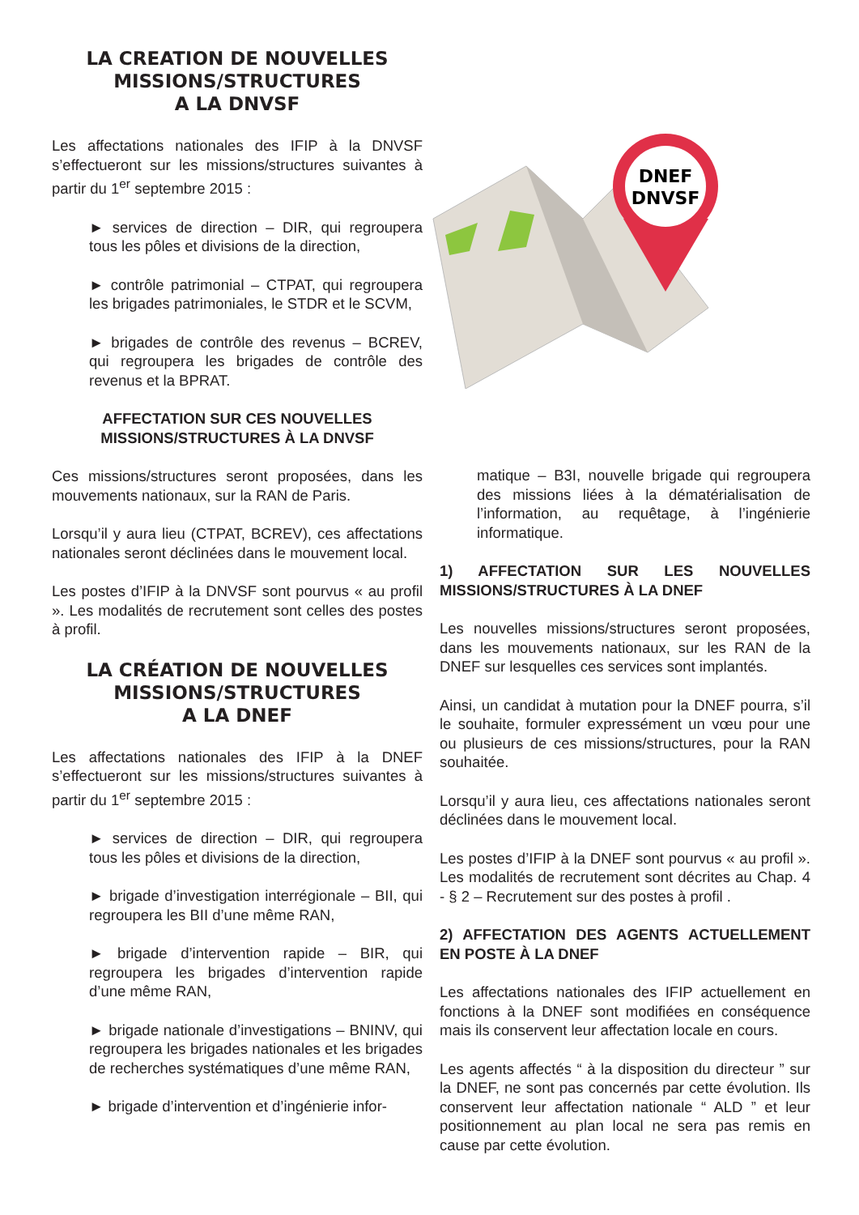LA CREATION DE NOUVELLES MISSIONS/STRUCTURES
A LA DNVSF
Les affectations nationales des IFIP à la DNVSF s’effectueront sur les missions/structures suivantes à partir du 1<sup>er</sup> septembre 2015 :
► services de direction – DIR, qui regroupera tous les pôles et divisions de la direction,
► contrôle patrimonial – CTPAT, qui regroupera les brigades patrimoniales, le STDR et le SCVM,
► brigades de contrôle des revenus – BCREV, qui regroupera les brigades de contrôle des revenus et la BPRAT.
AFFECTATION SUR CES NOUVELLES MISSIONS/STRUCTURES À LA DNVSF
Ces missions/structures seront proposées, dans les mouvements nationaux, sur la RAN de Paris.
Lorsqu’il y aura lieu (CTPAT, BCREV), ces affectations nationales seront déclinées dans le mouvement local.
Les postes d’IFIP à la DNVSF sont pourvus « au profil ». Les modalités de recrutement sont celles des postes à profil.
LA CRÉATION DE NOUVELLES MISSIONS/STRUCTURES
A LA DNEF
Les affectations nationales des IFIP à la DNEF s’effectueront sur les missions/structures suivantes à partir du 1<sup>er</sup> septembre 2015 :
► services de direction – DIR, qui regroupera tous les pôles et divisions de la direction,
► brigade d’investigation interrégionale – BII, qui regroupera les BII d’une même RAN,
► brigade d’intervention rapide – BIR, qui regroupera les brigades d’intervention rapide d’une même RAN,
► brigade nationale d’investigations – BNINV, qui regroupera les brigades nationales et les brigades de recherches systématiques d’une même RAN,
► brigade d’intervention et d’ingénierie infor-
DNEF
DNVSF
matique – B3I, nouvelle brigade qui regroupera des missions liées à la dématérialisation de l’information, au requêtage, à l’ingénierie informatique.
1) AFFECTATION SUR LES NOUVELLES MISSIONS/STRUCTURES À LA DNEF
Les nouvelles missions/structures seront proposées, dans les mouvements nationaux, sur les RAN de la DNEF sur lesquelles ces services sont implantés.
Ainsi, un candidat à mutation pour la DNEF pourra, s’il le souhaite, formuler expressément un vœu pour une ou plusieurs de ces missions/structures, pour la RAN souhaitée.
Lorsqu’il y aura lieu, ces affectations nationales seront déclinées dans le mouvement local.
Les postes d’IFIP à la DNEF sont pourvus « au profil ». Les modalités de recrutement sont décrites au Chap. 4 - § 2 – Recrutement sur des postes à profil .
2) AFFECTATION DES AGENTS ACTUELLEMENT EN POSTE À LA DNEF
Les affectations nationales des IFIP actuellement en fonctions à la DNEF sont modifiées en conséquence mais ils conservent leur affectation locale en cours.
Les agents affectés “ à la disposition du directeur ” sur la DNEF, ne sont pas concernés par cette évolution. Ils conservent leur affectation nationale “ ALD ” et leur positionnement au plan local ne sera pas remis en cause par cette évolution.